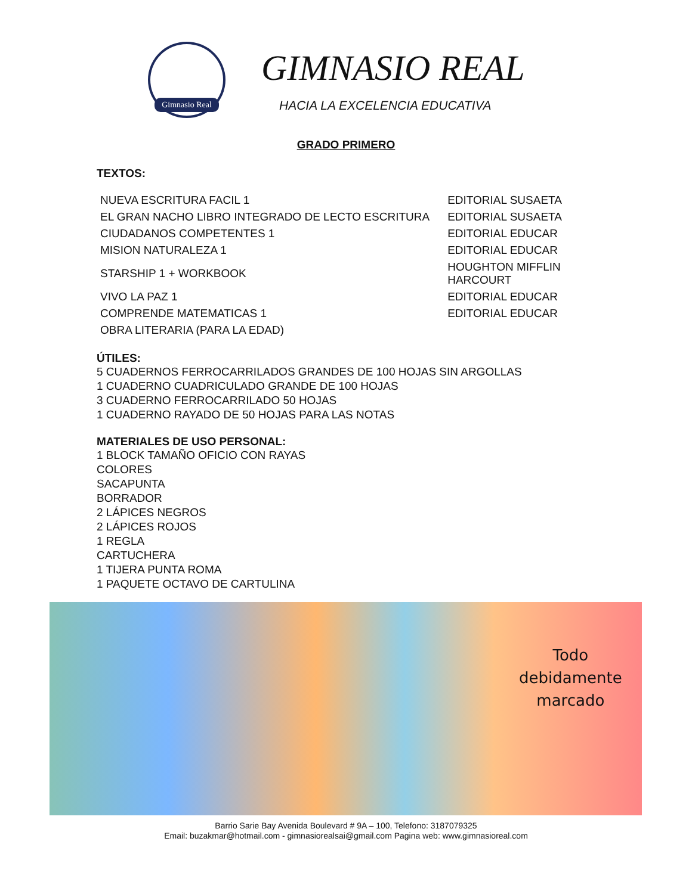Gimnasio Real
GIMNASIO REAL
HACIA LA EXCELENCIA EDUCATIVA
GRADO PRIMERO
TEXTOS:
| NUEVA ESCRITURA FACIL 1 | EDITORIAL SUSAETA |
| EL GRAN NACHO LIBRO INTEGRADO DE LECTO ESCRITURA | EDITORIAL SUSAETA |
| CIUDADANOS COMPETENTES 1 | EDITORIAL EDUCAR |
| MISION NATURALEZA 1 | EDITORIAL EDUCAR |
| STARSHIP 1 + WORKBOOK | HOUGHTON MIFFLIN HARCOURT |
| VIVO LA PAZ 1 | EDITORIAL EDUCAR |
| COMPRENDE MATEMATICAS 1 | EDITORIAL EDUCAR |
| OBRA LITERARIA (PARA LA EDAD) | |
ÚTILES:
5 CUADERNOS FERROCARRILADOS GRANDES DE 100 HOJAS SIN ARGOLLAS
1 CUADERNO CUADRICULADO GRANDE DE 100 HOJAS
3 CUADERNO FERROCARRILADO 50 HOJAS
1 CUADERNO RAYADO DE 50 HOJAS PARA LAS NOTAS
MATERIALES DE USO PERSONAL:
1 BLOCK TAMAÑO OFICIO CON RAYAS
COLORES
SACAPUNTA
BORRADOR
2 LÁPICES NEGROS
2 LÁPICES ROJOS
1 REGLA
CARTUCHERA
1 TIJERA PUNTA ROMA
1 PAQUETE OCTAVO DE CARTULINA
Todo
debidamente
marcado
Barrio Sarie Bay Avenida Boulevard # 9A – 100, Telefono: 3187079325
Email: buzakmar@hotmail.com - gimnasiorealsai@gmail.com Pagina web: www.gimnasioreal.com